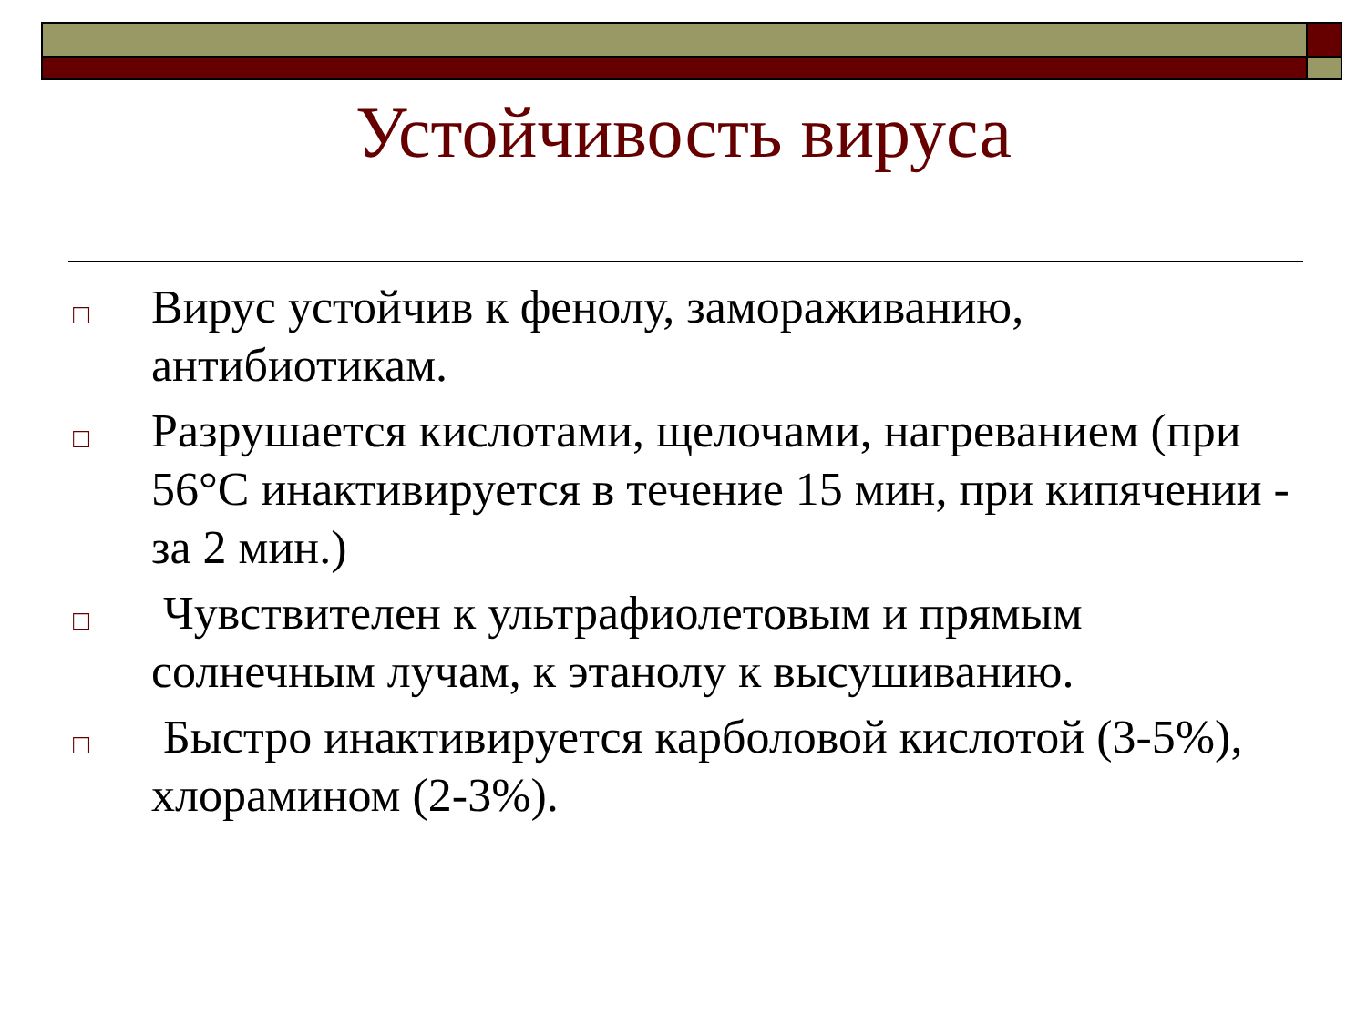Устойчивость вируса
□ Вирус устойчив к фенолу, замораживанию, антибиотикам.
□ Разрушается кислотами, щелочами, нагреванием (при 56°С инактивируется в течение 15 мин, при кипячении - за 2 мин.)
□ Чувствителен к ультрафиолетовым и прямым солнечным лучам, к этанолу к высушиванию.
□ Быстро инактивируется карболовой кислотой (3-5%), хлорамином (2-3%).